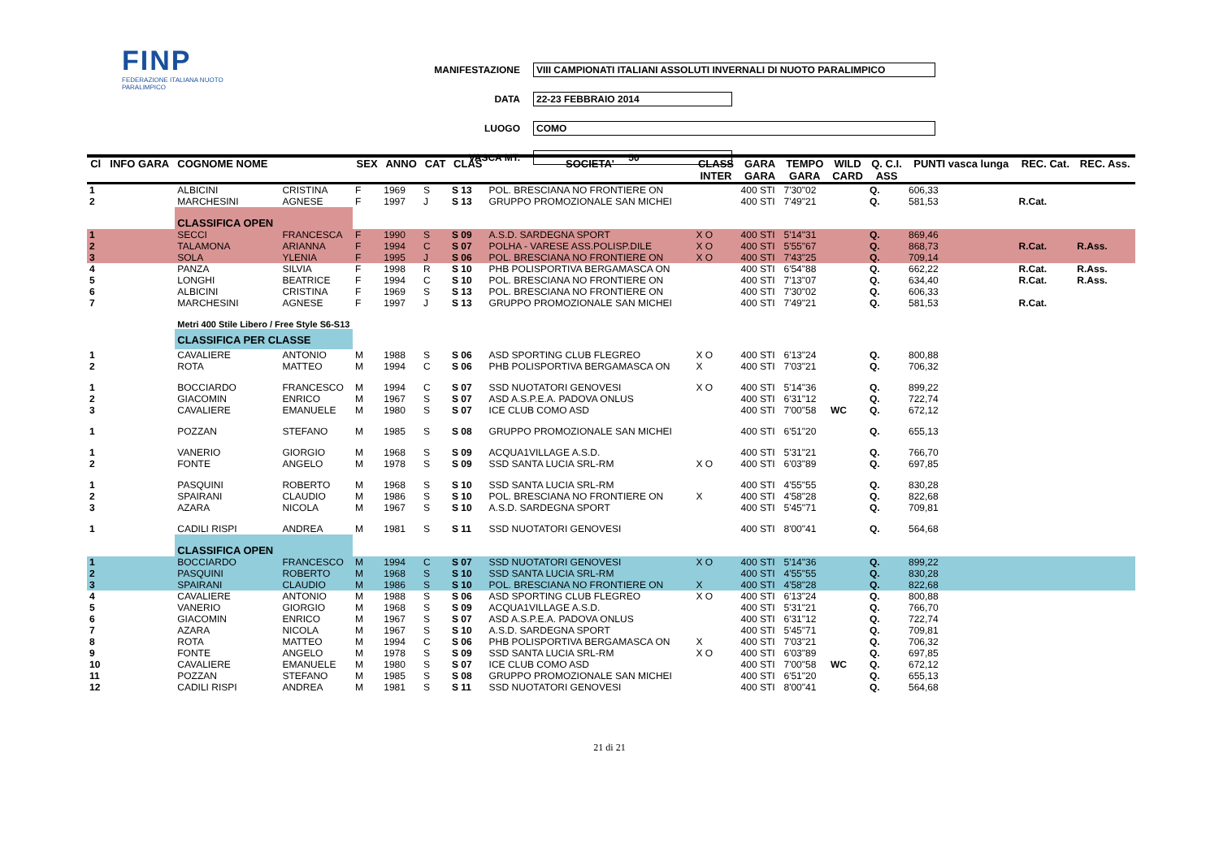FINP
FEDERAZIONE ITALIANA NUOTO PARALIMPICO
MANIFESTAZIONE VIII CAMPIONATI ITALIANI ASSOLUTI INVERNALI DI NUOTO PARALIMPICO
DATA 22-23 FEBBRAIO 2014
LUOGO COMO
VASCA MT. 50
| Cl | INFO GARA | COGNOME NOME | | SEX | ANNO | CAT | CLAS | SOCIETA' | CLASS | GARA | TEMPO | WILD | Q. C.I. | PUNTI vasca lunga | REC. Cat. | REC. Ass. |
| --- | --- | --- | --- | --- | --- | --- | --- | --- | --- | --- | --- | --- | --- | --- | --- | --- |
| | | | | | | | | | INTER | GARA | GARA | CARD | ASS | | | |
| 1 | | ALBICINI | CRISTINA | F | 1969 | S | S 13 | POL. BRESCIANA NO FRONTIERE ON | | 400 STI | 7'30"02 | | Q. | 606,33 | | |
| 2 | | MARCHESINI | AGNESE | F | 1997 | J | S 13 | GRUPPO PROMOZIONALE SAN MICHEI | | 400 STI | 7'49"21 | | Q. | 581,53 | R.Cat. | |
| | | CLASSIFICA OPEN | | | | | | | | | | | | | | |
| 1 | | SECCI | FRANCESCA | F | 1990 | S | S 09 | A.S.D. SARDEGNA SPORT | X O | 400 STI | 5'14"31 | | Q. | 869,46 | | |
| 2 | | TALAMONA | ARIANNA | F | 1994 | C | S 07 | POLHA - VARESE ASS.POLISP.DILE | X O | 400 STI | 5'55"67 | | Q. | 868,73 | R.Cat. | R.Ass. |
| 3 | | SOLA | YLENIA | F | 1995 | J | S 06 | POL. BRESCIANA NO FRONTIERE ON | X O | 400 STI | 7'43"25 | | Q. | 709,14 | | |
| 4 | | PANZA | SILVIA | F | 1998 | R | S 10 | PHB POLISPORTIVA BERGAMASCA ON | | 400 STI | 6'54"88 | | Q. | 662,22 | R.Cat. | R.Ass. |
| 5 | | LONGHI | BEATRICE | F | 1994 | C | S 10 | POL. BRESCIANA NO FRONTIERE ON | | 400 STI | 7'13"07 | | Q. | 634,40 | R.Cat. | R.Ass. |
| 6 | | ALBICINI | CRISTINA | F | 1969 | S | S 13 | POL. BRESCIANA NO FRONTIERE ON | | 400 STI | 7'30"02 | | Q. | 606,33 | | |
| 7 | | MARCHESINI | AGNESE | F | 1997 | J | S 13 | GRUPPO PROMOZIONALE SAN MICHEI | | 400 STI | 7'49"21 | | Q. | 581,53 | R.Cat. | |
| | | Metri 400 Stile Libero / Free Style S6-S13 | | | | | | | | | | | | | | |
| | | CLASSIFICA PER CLASSE | | | | | | | | | | | | | | |
| 1 | | CAVALIERE | ANTONIO | M | 1988 | S | S 06 | ASD SPORTING CLUB FLEGREO | X O | 400 STI | 6'13"24 | | Q. | 800,88 | | |
| 2 | | ROTA | MATTEO | M | 1994 | C | S 06 | PHB POLISPORTIVA BERGAMASCA ON | X | 400 STI | 7'03"21 | | Q. | 706,32 | | |
| 1 | | BOCCIARDO | FRANCESCO | M | 1994 | C | S 07 | SSD NUOTATORI GENOVESI | X O | 400 STI | 5'14"36 | | Q. | 899,22 | | |
| 2 | | GIACOMIN | ENRICO | M | 1967 | S | S 07 | ASD A.S.P.E.A. PADOVA ONLUS | | 400 STI | 6'31"12 | | Q. | 722,74 | | |
| 3 | | CAVALIERE | EMANUELE | M | 1980 | S | S 07 | ICE CLUB COMO ASD | | 400 STI | 7'00"58 | WC | Q. | 672,12 | | |
| 1 | | POZZAN | STEFANO | M | 1985 | S | S 08 | GRUPPO PROMOZIONALE SAN MICHEI | | 400 STI | 6'51"20 | | Q. | 655,13 | | |
| 1 | | VANERIO | GIORGIO | M | 1968 | S | S 09 | ACQUA1VILLAGE A.S.D. | | 400 STI | 5'31"21 | | Q. | 766,70 | | |
| 2 | | FONTE | ANGELO | M | 1978 | S | S 09 | SSD SANTA LUCIA SRL-RM | X O | 400 STI | 6'03"89 | | Q. | 697,85 | | |
| 1 | | PASQUINI | ROBERTO | M | 1968 | S | S 10 | SSD SANTA LUCIA SRL-RM | | 400 STI | 4'55"55 | | Q. | 830,28 | | |
| 2 | | SPAIRANI | CLAUDIO | M | 1986 | S | S 10 | POL. BRESCIANA NO FRONTIERE ON | X | 400 STI | 4'58"28 | | Q. | 822,68 | | |
| 3 | | AZARA | NICOLA | M | 1967 | S | S 10 | A.S.D. SARDEGNA SPORT | | 400 STI | 5'45"71 | | Q. | 709,81 | | |
| 1 | | CADILI RISPI | ANDREA | M | 1981 | S | S 11 | SSD NUOTATORI GENOVESI | | 400 STI | 8'00"41 | | Q. | 564,68 | | |
| | | CLASSIFICA OPEN | | | | | | | | | | | | | | |
| 1 | | BOCCIARDO | FRANCESCO | M | 1994 | C | S 07 | SSD NUOTATORI GENOVESI | X O | 400 STI | 5'14"36 | | Q. | 899,22 | | |
| 2 | | PASQUINI | ROBERTO | M | 1968 | S | S 10 | SSD SANTA LUCIA SRL-RM | | 400 STI | 4'55"55 | | Q. | 830,28 | | |
| 3 | | SPAIRANI | CLAUDIO | M | 1986 | S | S 10 | POL. BRESCIANA NO FRONTIERE ON | X | 400 STI | 4'58"28 | | Q. | 822,68 | | |
| 4 | | CAVALIERE | ANTONIO | M | 1988 | S | S 06 | ASD SPORTING CLUB FLEGREO | X O | 400 STI | 6'13"24 | | Q. | 800,88 | | |
| 5 | | VANERIO | GIORGIO | M | 1968 | S | S 09 | ACQUA1VILLAGE A.S.D. | | 400 STI | 5'31"21 | | Q. | 766,70 | | |
| 6 | | GIACOMIN | ENRICO | M | 1967 | S | S 07 | ASD A.S.P.E.A. PADOVA ONLUS | | 400 STI | 6'31"12 | | Q. | 722,74 | | |
| 7 | | AZARA | NICOLA | M | 1967 | S | S 10 | A.S.D. SARDEGNA SPORT | | 400 STI | 5'45"71 | | Q. | 709,81 | | |
| 8 | | ROTA | MATTEO | M | 1994 | C | S 06 | PHB POLISPORTIVA BERGAMASCA ON | X | 400 STI | 7'03"21 | | Q. | 706,32 | | |
| 9 | | FONTE | ANGELO | M | 1978 | S | S 09 | SSD SANTA LUCIA SRL-RM | X O | 400 STI | 6'03"89 | | Q. | 697,85 | | |
| 10 | | CAVALIERE | EMANUELE | M | 1980 | S | S 07 | ICE CLUB COMO ASD | | 400 STI | 7'00"58 | WC | Q. | 672,12 | | |
| 11 | | POZZAN | STEFANO | M | 1985 | S | S 08 | GRUPPO PROMOZIONALE SAN MICHEI | | 400 STI | 6'51"20 | | Q. | 655,13 | | |
| 12 | | CADILI RISPI | ANDREA | M | 1981 | S | S 11 | SSD NUOTATORI GENOVESI | | 400 STI | 8'00"41 | | Q. | 564,68 | | |
21 di 21